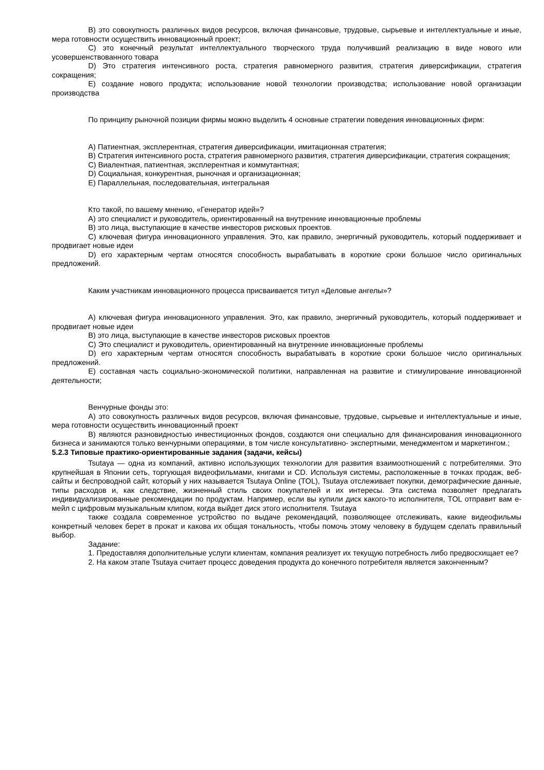B) это совокупность различных видов ресурсов, включая финансовые, трудовые, сырьевые и интеллектуальные и иные, мера готовности осуществить инновационный проект;
C) это конечный результат интеллектуального творческого труда получивший реализацию в виде нового или усовершенствованного товара
D) Это стратегия интенсивного роста, стратегия равномерного развития, стратегия диверсификации, стратегия сокращения;
E) создание нового продукта; использование новой технологии производства; использование новой организации производства
По принципу рыночной позиции фирмы можно выделить 4 основные стратегии поведения инновационных фирм:
A) Патиентная, эксплерентная, стратегия диверсификации, имитационная стратегия;
B) Стратегия интенсивного роста, стратегия равномерного развития, стратегия диверсификации, стратегия сокращения;
C) Виалентная, патиентная, эксплерентная и коммутантная;
D) Социальная, конкурентная, рыночная и организационная;
E) Параллельная, последовательная, интегральная
Кто такой, по вашему мнению, «Генератор идей»?
A) это специалист и руководитель, ориентированный на внутренние инновационные проблемы
B) это лица, выступающие в качестве инвесторов рисковых проектов.
C) ключевая фигура инновационного управления. Это, как правило, энергичный руководитель, который поддерживает и продвигает новые идеи
D) его характерным чертам относятся способность вырабатывать в короткие сроки большое число оригинальных предложений.
Каким участникам инновационного процесса присваивается титул «Деловые ангелы»?
A) ключевая фигура инновационного управления. Это, как правило, энергичный руководитель, который поддерживает и продвигает новые идеи
B) это лица, выступающие в качестве инвесторов рисковых проектов
C) Это специалист и руководитель, ориентированный на внутренние инновационные проблемы
D) его характерным чертам относятся способность вырабатывать в короткие сроки большое число оригинальных предложений.
E) составная часть социально-экономической политики, направленная на развитие и стимулирование инновационной деятельности;
Венчурные фонды это:
A) это совокупность различных видов ресурсов, включая финансовые, трудовые, сырьевые и интеллектуальные и иные, мера готовности осуществить инновационный проект
B) являются разновидностью инвестиционных фондов, создаются они специально для финансирования инновационного бизнеса и занимаются только венчурными операциями, в том числе консультативно- экспертными, менеджментом и маркетингом.;
5.2.3 Типовые практико-ориентированные задания (задачи, кейсы)
Tsutaya — одна из компаний, активно использующих технологии для развития взаимоотношений с потребителями. Это крупнейшая в Японии сеть, торгующая видеофильмами, книгами и CD. Используя системы, расположенные в точках продаж, веб-сайты и беспроводной сайт, который у них называется Tsutaya Online (TOL), Tsutaya отслеживает покупки, демографические данные, типы расходов и, как следствие, жизненный стиль своих покупателей и их интересы. Эта система позволяет предлагать индивидуализированные рекомендации по продуктам. Например, если вы купили диск какого-то исполнителя, TOL отправит вам е-мейл с цифровым музыкальным клипом, когда выйдет диск этого исполнителя. Tsutaya
также создала современное устройство по выдаче рекомендаций, позволяющее отслеживать, какие видеофильмы конкретный человек берет в прокат и какова их общая тональность, чтобы помочь этому человеку в будущем сделать правильный выбор.
Задание:
1. Предоставляя дополнительные услуги клиентам, компания реализует их текущую потребность либо предвосхищает ее?
2. На каком этапе Tsutaya считает процесс доведения продукта до конечного потребителя является законченным?